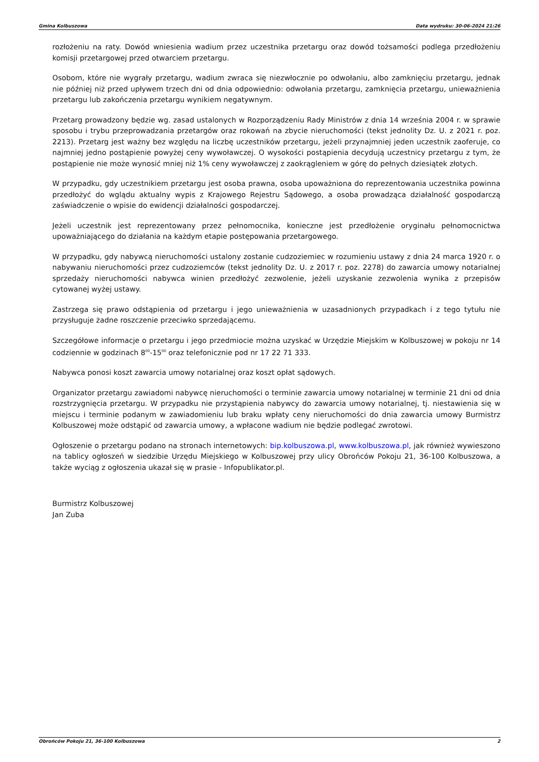Gmina Kolbuszowa Data wydruku: 30-06-2024 21:26
rozłożeniu na raty. Dowód wniesienia wadium przez uczestnika przetargu oraz dowód tożsamości podlega przedłożeniu komisji przetargowej przed otwarciem przetargu.
Osobom, które nie wygrały przetargu, wadium zwraca się niezwłocznie po odwołaniu, albo zamknięciu przetargu, jednak nie później niż przed upływem trzech dni od dnia odpowiednio: odwołania przetargu, zamknięcia przetargu, unieważnienia przetargu lub zakończenia przetargu wynikiem negatywnym.
Przetarg prowadzony będzie wg. zasad ustalonych w Rozporządzeniu Rady Ministrów z dnia 14 września 2004 r. w sprawie sposobu i trybu przeprowadzania przetargów oraz rokowań na zbycie nieruchomości (tekst jednolity Dz. U. z 2021 r. poz. 2213). Przetarg jest ważny bez względu na liczbę uczestników przetargu, jeżeli przynajmniej jeden uczestnik zaoferuje, co najmniej jedno postąpienie powyżej ceny wywoławczej. O wysokości postąpienia decydują uczestnicy przetargu z tym, że postąpienie nie może wynosić mniej niż 1% ceny wywoławczej z zaokrągleniem w górę do pełnych dziesiątek złotych.
W przypadku, gdy uczestnikiem przetargu jest osoba prawna, osoba upoważniona do reprezentowania uczestnika powinna przedłożyć do wglądu aktualny wypis z Krajowego Rejestru Sądowego, a osoba prowadząca działalność gospodarczą zaświadczenie o wpisie do ewidencji działalności gospodarczej.
Jeżeli uczestnik jest reprezentowany przez pełnomocnika, konieczne jest przedłożenie oryginału pełnomocnictwa upoważniającego do działania na każdym etapie postępowania przetargowego.
W przypadku, gdy nabywcą nieruchomości ustalony zostanie cudzoziemiec w rozumieniu ustawy z dnia 24 marca 1920 r. o nabywaniu nieruchomości przez cudzoziemców (tekst jednolity Dz. U. z 2017 r. poz. 2278) do zawarcia umowy notarialnej sprzedaży nieruchomości nabywca winien przedłożyć zezwolenie, jeżeli uzyskanie zezwolenia wynika z przepisów cytowanej wyżej ustawy.
Zastrzega się prawo odstąpienia od przetargu i jego unieważnienia w uzasadnionych przypadkach i z tego tytułu nie przysługuje żadne roszczenie przeciwko sprzedającemu.
Szczegółowe informacje o przetargu i jego przedmiocie można uzyskać w Urzędzie Miejskim w Kolbuszowej w pokoju nr 14 codziennie w godzinach 8<sup>00</sup>-15<sup>00</sup> oraz telefonicznie pod nr 17 22 71 333.
Nabywca ponosi koszt zawarcia umowy notarialnej oraz koszt opłat sądowych.
Organizator przetargu zawiadomi nabywcę nieruchomości o terminie zawarcia umowy notarialnej w terminie 21 dni od dnia rozstrzygnięcia przetargu. W przypadku nie przystąpienia nabywcy do zawarcia umowy notarialnej, tj. niestawienia się w miejscu i terminie podanym w zawiadomieniu lub braku wpłaty ceny nieruchomości do dnia zawarcia umowy Burmistrz Kolbuszowej może odstąpić od zawarcia umowy, a wpłacone wadium nie będzie podlegać zwrotowi.
Ogłoszenie o przetargu podano na stronach internetowych: bip.kolbuszowa.pl, www.kolbuszowa.pl, jak również wywieszono na tablicy ogłoszeń w siedzibie Urzędu Miejskiego w Kolbuszowej przy ulicy Obrońców Pokoju 21, 36-100 Kolbuszowa, a także wyciąg z ogłoszenia ukazał się w prasie - Infopublikator.pl.
Burmistrz Kolbuszowej
Jan Zuba
Obrońców Pokoju 21, 36-100 Kolbuszowa 2